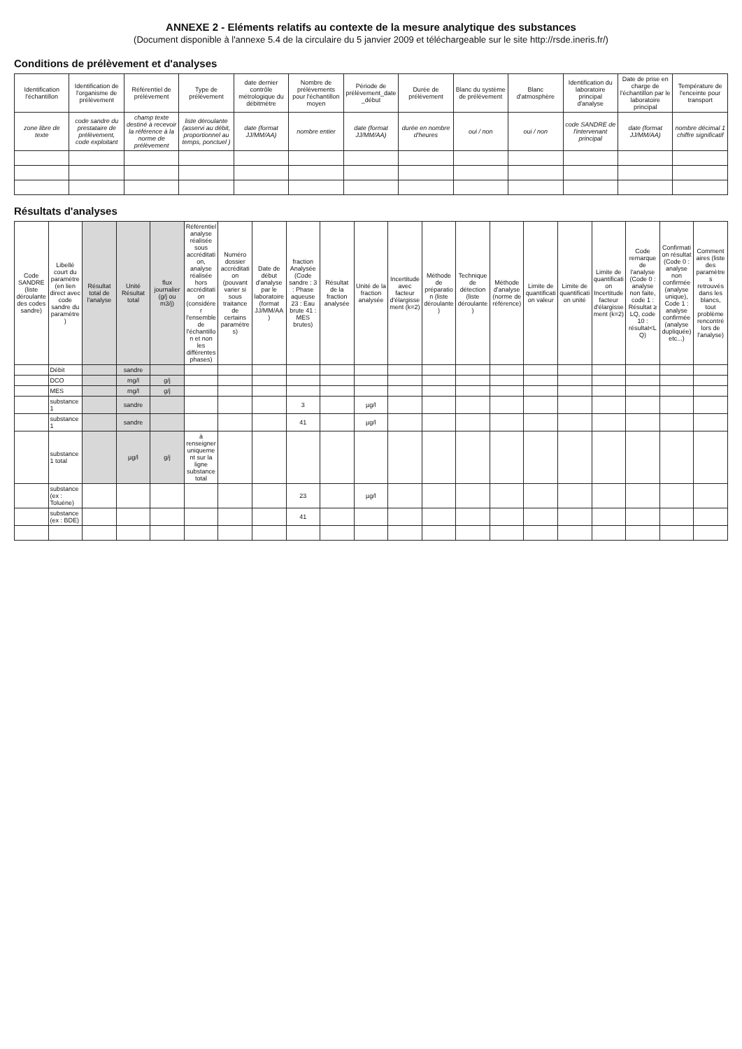ANNEXE 2 - Eléments relatifs au contexte de la mesure analytique des substances
(Document disponible à l'annexe 5.4 de la circulaire du 5 janvier 2009 et téléchargeable sur le site http://rsde.ineris.fr/)
Conditions de prélèvement et d'analyses
| Identification l'échantillon | Identification de l'organisme de prélèvement | Référentiel de prélèvement | Type de prélèvement | date dernier contrôle métrologique du débitmètre | Nombre de prélèvements pour l'échantillon moyen | Période de prélèvement_date _début | Durée de prélèvement | Blanc du système de prélèvement | Blanc d'atmosphère | Identification du laboratoire principal d'analyse | Date de prise en charge de l'échantillon par le laboratoire principal | Température de l'enceinte pour transport |
| --- | --- | --- | --- | --- | --- | --- | --- | --- | --- | --- | --- | --- |
| zone libre de texte | code sandre du prestataire de prélèvement, code exploitant | champ texte destiné à recevoir la référence à la norme de prélèvement | liste déroulante (asservi au débit, proportionnel au temps, ponctuel ) | date (format JJ/MM/AA) | nombre entier | date (format JJ/MM/AA) | durée en nombre d'heures | oui / non | oui / non | code SANDRE de l'intervenant principal | date (format JJ/MM/AA) | nombre décimal 1 chiffre significatif |
Résultats d'analyses
| Code SANDRE (liste déroulante des codes sandre) | Libellé court du paramètre (en lien direct avec code sandre du paramètre) | Résultat total de l'analyse | Unité Résultat total | flux journalier (g/j ou m3/j) | Référentiel analyse réalisée sous accréditation, analyse réalisée hors accréditation (considérer l'ensemble de l'échantillon et non les différentes phases) | Numéro dossier accréditation (pouvant varier si sous traitance de certains paramètres) | Date de début d'analyse par le laboratoire (format JJ/MM/AA) | fraction Analysée (Code sandre : 3 : Phase aqueuse 23 : Eau brute 41 : MES brutes) | Résultat de la fraction analysée | Unité de la fraction analysée | Incertitude avec facteur d'élargissement (k=2) | Méthode de préparation (liste déroulante) | Technique de détection (liste déroulante) | Méthode d'analyse (norme de référence) | Limite de quantification valeur | Limite de quantification unité | Limite de quantification Incertitude facteur d'élargissement (k=2) | Code remarque de l'analyse (Code 0 : analyse non faite, code 1 : Résultat ≥ LQ, code 10 : résultat<LQ) | Confirmation résultat (Code 0 : analyse non confirmée (analyse unique), Code 1 : analyse confirmée (analyse dupliquée) etc...) | Commentaires (liste des paramètres retrouvés dans les blancs, tout problème rencontré lors de l'analyse) |
| --- | --- | --- | --- | --- | --- | --- | --- | --- | --- | --- | --- | --- | --- | --- | --- | --- | --- | --- | --- | --- |
| | Débit | | sandre | | | | | | | | | | | | | | | | | |
| | DCO | | mg/l | g/j | | | | | | | | | | | | | | | | |
| | MES | | mg/l | g/j | | | | | | | | | | | | | | | | |
| | substance 1 | | sandre | | | | | 3 | | µg/l | | | | | | | | | | |
| | substance 1 | | sandre | | | | | 41 | | µg/l | | | | | | | | | | |
| | substance 1 total | | µg/l | g/j | à renseigner uniquement sur la ligne substance total | | | | | | | | | | | | | | | |
| | substance (ex : Toluène) | | | | | | | 23 | | µg/l | | | | | | | | | | |
| | substance (ex : BDE) | | | | | | | 41 | | | | | | | | | | | | |